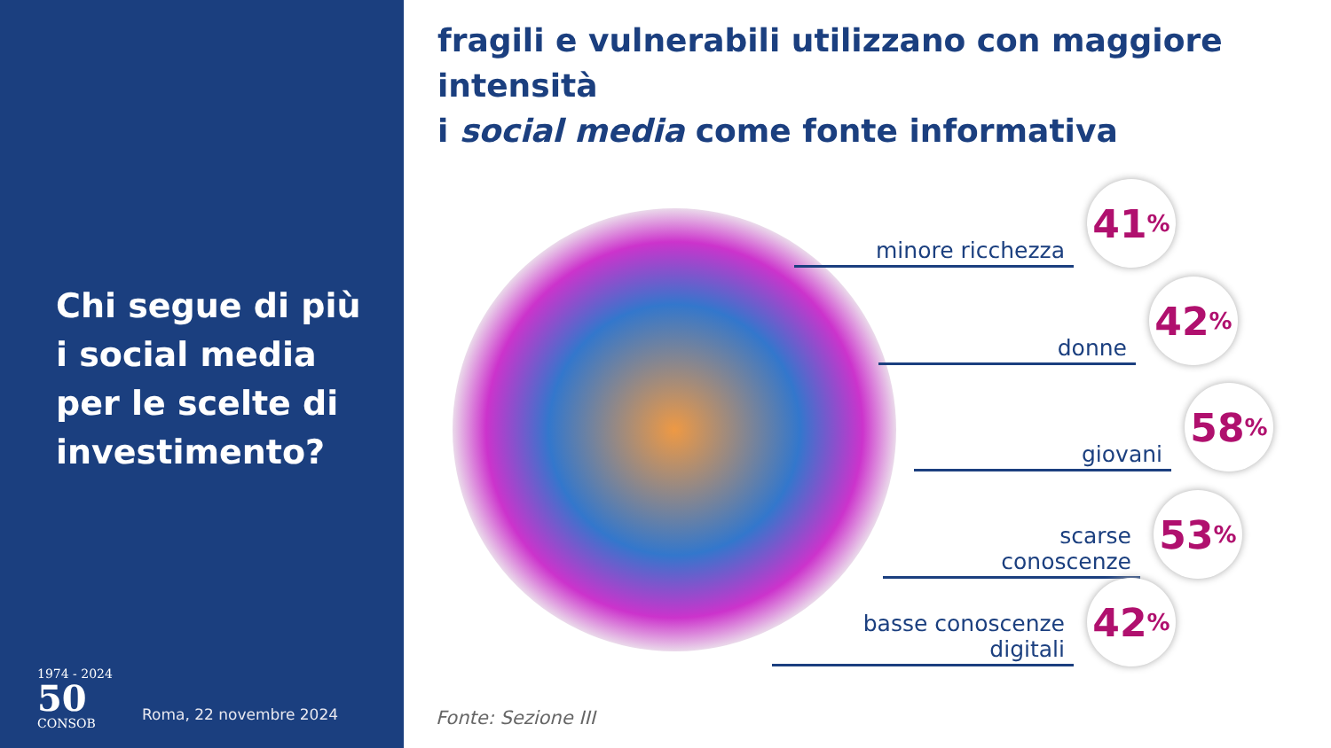Chi segue di più
i social media
per le scelte di
investimento?
1974 - 2024
50
CONSOB
Roma, 22 novembre 2024
fragili e vulnerabili utilizzano con maggiore intensità
i social media come fonte informativa
minore ricchezza 41<sup>%</sup>
donne 42<sup>%</sup>
giovani 58<sup>%</sup>
scarse conoscenze 53<sup>%</sup>
basse conoscenze digitali 42<sup>%</sup>
Fonte: Sezione III